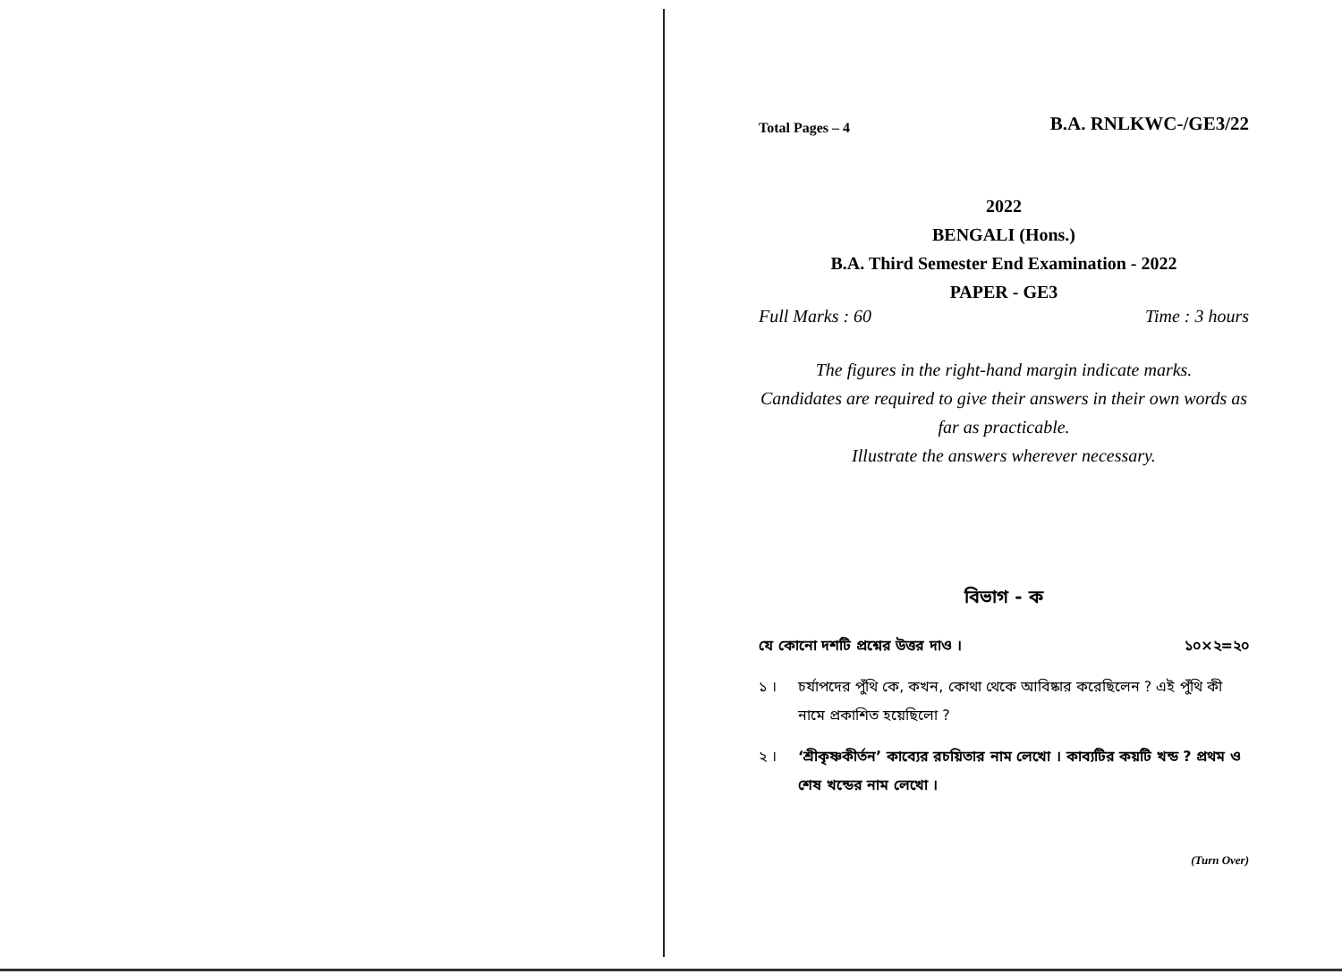Total Pages – 4 B.A. RNLKWC-/GE3/22
2022
BENGALI (Hons.)
B.A. Third Semester End Examination - 2022
PAPER - GE3
Full Marks : 60 Time : 3 hours
The figures in the right-hand margin indicate marks.
Candidates are required to give their answers in their own words as far as practicable.
Illustrate the answers wherever necessary.
বিভাগ - ক
যে কোনো দশটি প্রশ্নের উত্তর দাও । ১০×২=২০
১ । চর্যাপদের পুঁথি কে, কখন, কোথা থেকে আবিষ্কার করেছিলেন ? এই পুঁথি কী নামে প্রকাশিত হয়েছিলো ?
২ । ‘শ্রীকৃষ্ণকীর্তন’ কাব্যের রচয়িতার নাম লেখো । কাব্যটির কয়টি খন্ড ? প্রথম ও শেষ খন্ডের নাম লেখো ।
(Turn Over)